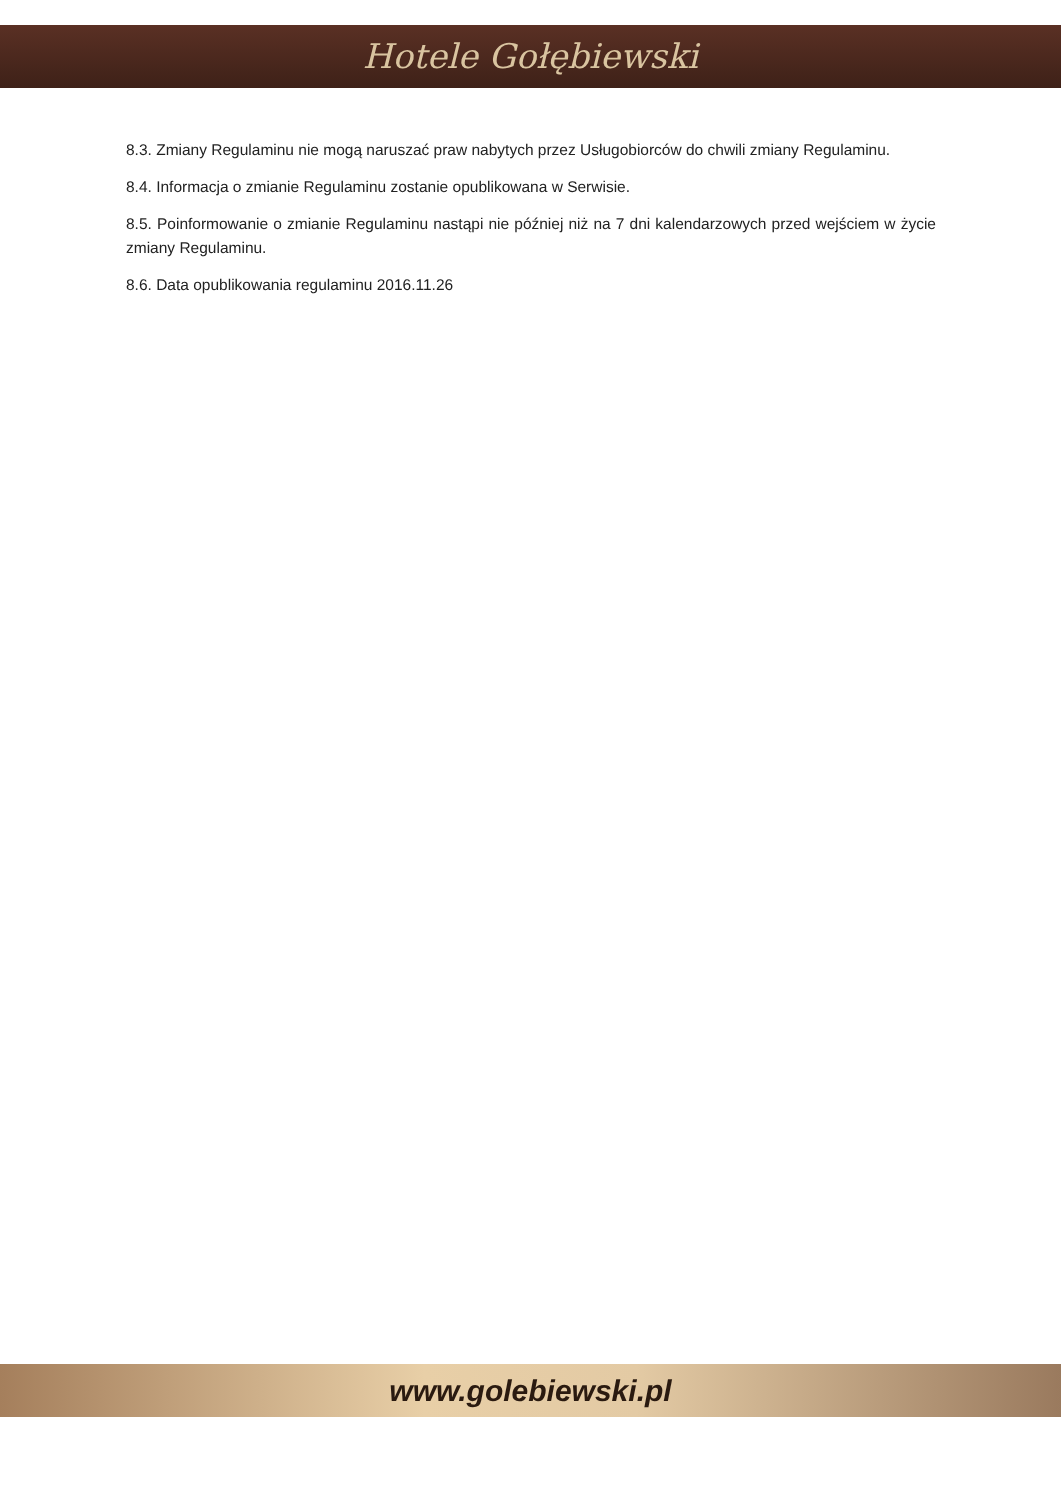Hotele Gołębiewski
8.3. Zmiany Regulaminu nie mogą naruszać praw nabytych przez Usługobiorców do chwili zmiany Regulaminu.
8.4. Informacja o zmianie Regulaminu zostanie opublikowana w Serwisie.
8.5. Poinformowanie o zmianie Regulaminu nastąpi nie później niż na 7 dni kalendarzowych przed wejściem w życie zmiany Regulaminu.
8.6. Data opublikowania regulaminu 2016.11.26
www.golebiewski.pl